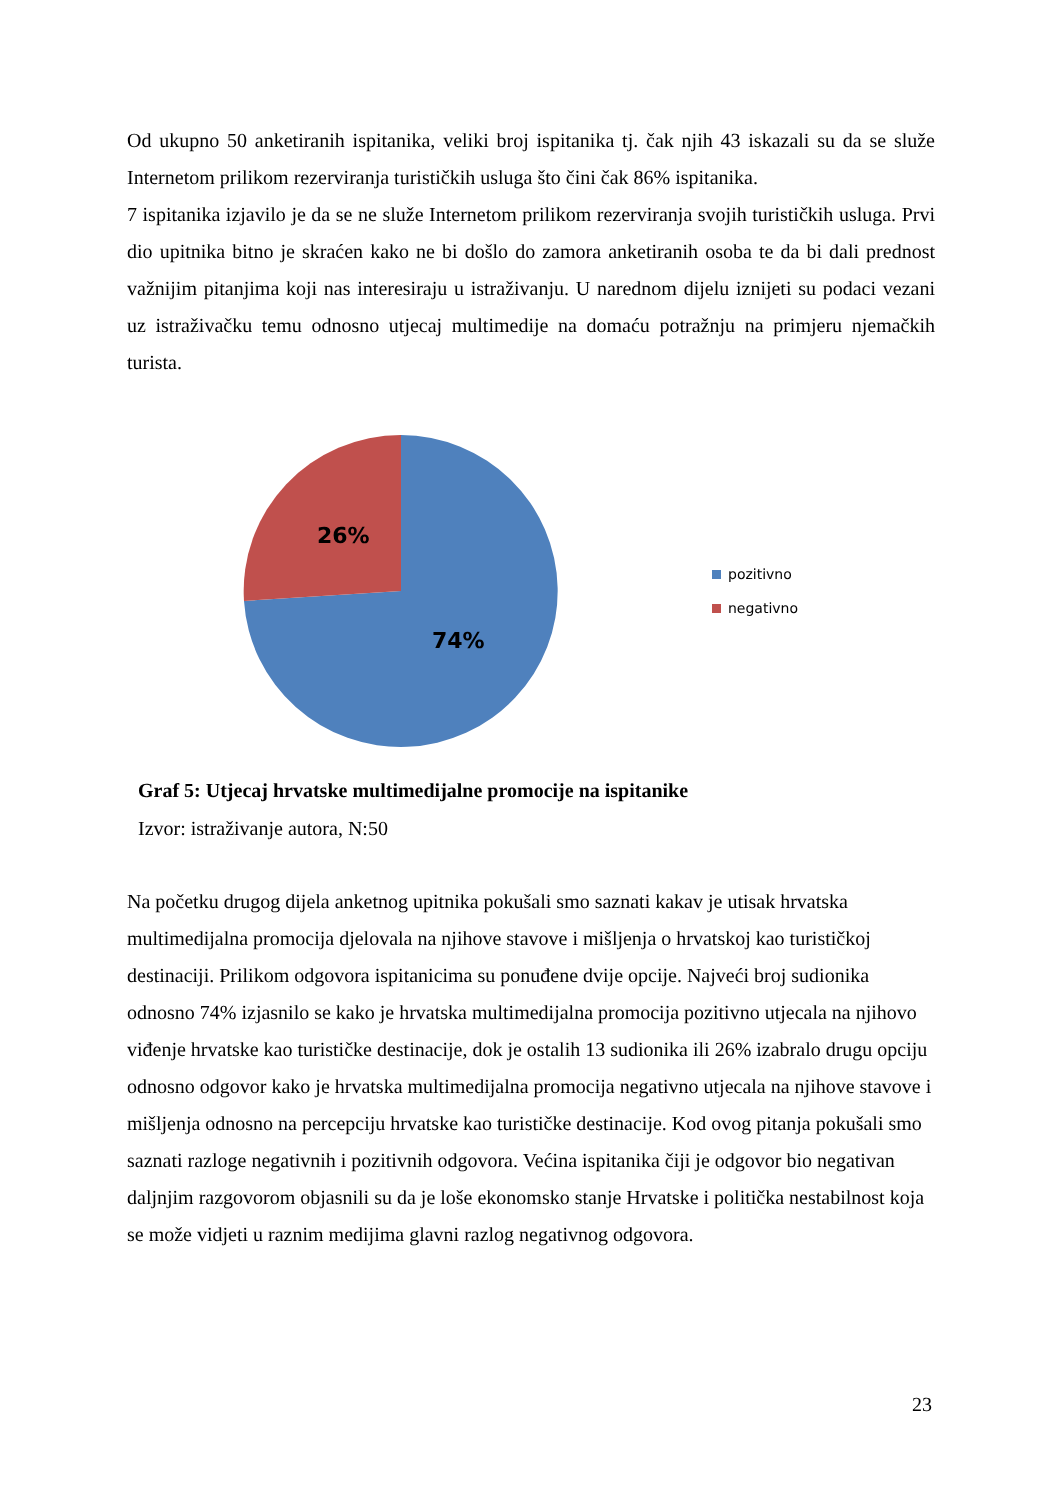Od ukupno 50 anketiranih ispitanika, veliki broj ispitanika tj. čak njih 43 iskazali su da se služe Internetom prilikom rezerviranja turističkih usluga što čini čak 86% ispitanika.
7 ispitanika izjavilo je da se ne služe Internetom prilikom rezerviranja svojih turističkih usluga. Prvi dio upitnika bitno je skraćen kako ne bi došlo do zamora anketiranih osoba te da bi dali prednost važnijim pitanjima koji nas interesiraju u istraživanju. U narednom dijelu iznijeti su podaci vezani uz istraživačku temu odnosno utjecaj multimedije na domaću potražnju na primjeru njemačkih turista.
26%
74%
pozitivno
negativno
Graf 5: Utjecaj hrvatske multimedijalne promocije na ispitanike
Izvor: istraživanje autora, N:50
Na početku drugog dijela anketnog upitnika pokušali smo saznati kakav je utisak hrvatska multimedijalna promocija djelovala na njihove stavove i mišljenja o hrvatskoj kao turističkoj destinaciji. Prilikom odgovora ispitanicima su ponuđene dvije opcije. Najveći broj sudionika odnosno 74% izjasnilo se kako je hrvatska multimedijalna promocija pozitivno utjecala na njihovo viđenje hrvatske kao turističke destinacije, dok je ostalih 13 sudionika ili 26% izabralo drugu opciju odnosno odgovor kako je hrvatska multimedijalna promocija negativno utjecala na njihove stavove i mišljenja odnosno na percepciju hrvatske kao turističke destinacije. Kod ovog pitanja pokušali smo saznati razloge negativnih i pozitivnih odgovora. Većina ispitanika čiji je odgovor bio negativan daljnjim razgovorom objasnili su da je loše ekonomsko stanje Hrvatske i politička nestabilnost koja se može vidjeti u raznim medijima glavni razlog negativnog odgovora.
23